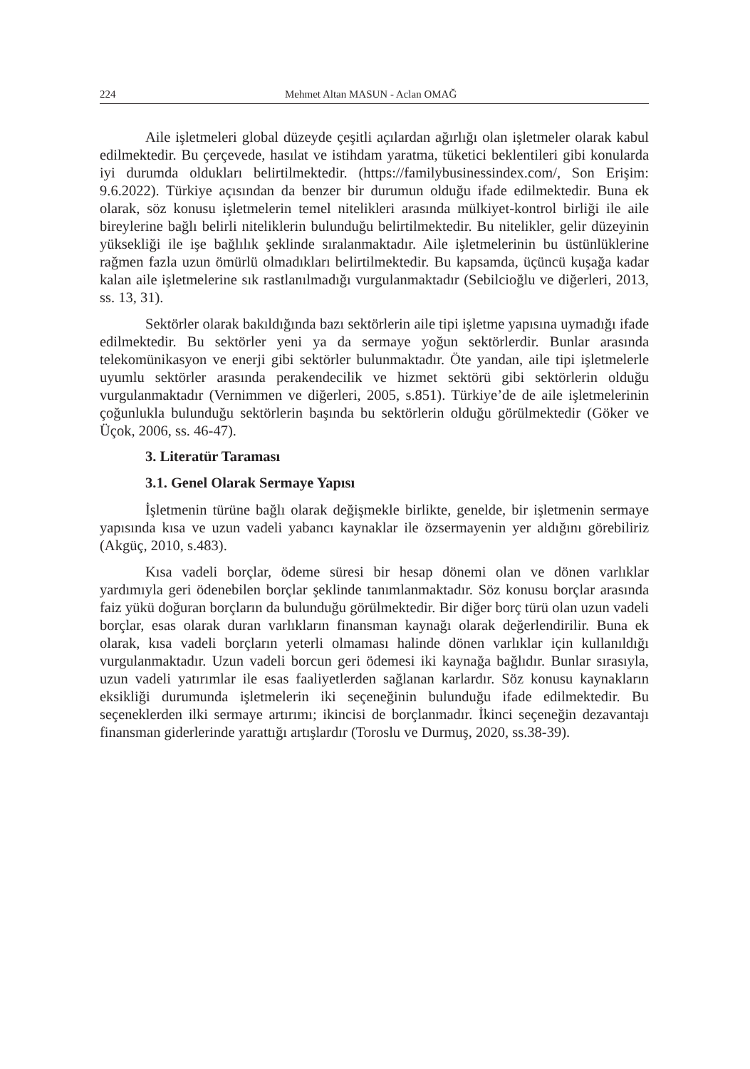224 Mehmet Altan MASUN - Aclan OMAĞ
Aile işletmeleri global düzeyde çeşitli açılardan ağırlığı olan işletmeler olarak kabul edilmektedir. Bu çerçevede, hasılat ve istihdam yaratma, tüketici beklentileri gibi konularda iyi durumda oldukları belirtilmektedir. (https://familybusinessindex.com/, Son Erişim: 9.6.2022). Türkiye açısından da benzer bir durumun olduğu ifade edilmektedir. Buna ek olarak, söz konusu işletmelerin temel nitelikleri arasında mülkiyet-kontrol birliği ile aile bireylerine bağlı belirli niteliklerin bulunduğu belirtilmektedir. Bu nitelikler, gelir düzeyinin yüksekliği ile işe bağlılık şeklinde sıralanmaktadır. Aile işletmelerinin bu üstünlüklerine rağmen fazla uzun ömürlü olmadıkları belirtilmektedir. Bu kapsamda, üçüncü kuşağa kadar kalan aile işletmelerine sık rastlanılmadığı vurgulanmaktadır (Sebilcioğlu ve diğerleri, 2013, ss. 13, 31).
Sektörler olarak bakıldığında bazı sektörlerin aile tipi işletme yapısına uymadığı ifade edilmektedir. Bu sektörler yeni ya da sermaye yoğun sektörlerdir. Bunlar arasında telekomünikasyon ve enerji gibi sektörler bulunmaktadır. Öte yandan, aile tipi işletmelerle uyumlu sektörler arasında perakendecilik ve hizmet sektörü gibi sektörlerin olduğu vurgulanmaktadır (Vernimmen ve diğerleri, 2005, s.851). Türkiye’de de aile işletmelerinin çoğunlukla bulunduğu sektörlerin başında bu sektörlerin olduğu görülmektedir (Göker ve Üçok, 2006, ss. 46-47).
3. Literatür Taraması
3.1. Genel Olarak Sermaye Yapısı
İşletmenin türüne bağlı olarak değişmekle birlikte, genelde, bir işletmenin sermaye yapısında kısa ve uzun vadeli yabancı kaynaklar ile özsermayenin yer aldığını görebiliriz (Akgüç, 2010, s.483).
Kısa vadeli borçlar, ödeme süresi bir hesap dönemi olan ve dönen varlıklar yardımıyla geri ödenebilen borçlar şeklinde tanımlanmaktadır. Söz konusu borçlar arasında faiz yükü doğuran borçların da bulunduğu görülmektedir. Bir diğer borç türü olan uzun vadeli borçlar, esas olarak duran varlıkların finansman kaynağı olarak değerlendirilir. Buna ek olarak, kısa vadeli borçların yeterli olmaması halinde dönen varlıklar için kullanıldığı vurgulanmaktadır. Uzun vadeli borcun geri ödemesi iki kaynağa bağlıdır. Bunlar sırasıyla, uzun vadeli yatırımlar ile esas faaliyetlerden sağlanan karlardır. Söz konusu kaynakların eksikliği durumunda işletmelerin iki seçeneğinin bulunduğu ifade edilmektedir. Bu seçeneklerden ilki sermaye artırımı; ikincisi de borçlanmadır. İkinci seçeneğin dezavantajı finansman giderlerinde yarattığı artışlardır (Toroslu ve Durmuş, 2020, ss.38-39).